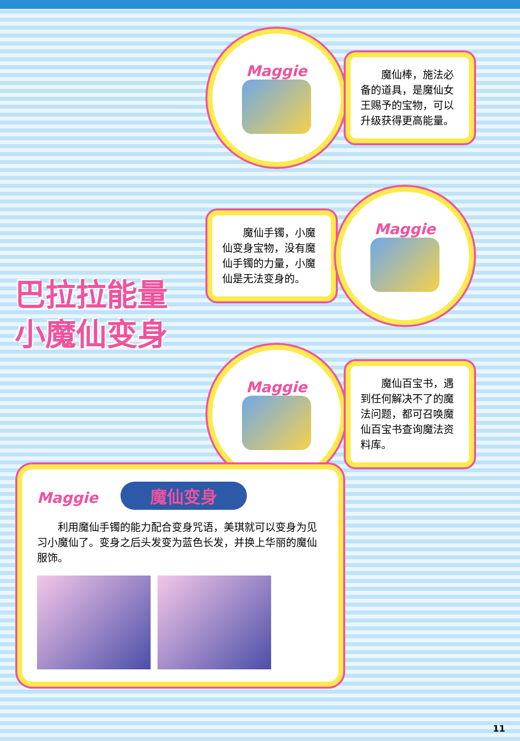巴拉拉能量
小魔仙变身
Maggie
魔仙棒，施法必备的道具，是魔仙女王赐予的宝物，可以升级获得更高能量。
魔仙手镯，小魔仙变身宝物，没有魔仙手镯的力量，小魔仙是无法变身的。
Maggie
Maggie
魔仙百宝书，遇到任何解决不了的魔法问题，都可召唤魔仙百宝书查询魔法资料库。
Maggie 魔仙变身
利用魔仙手镯的能力配合变身咒语，美琪就可以变身为见习小魔仙了。变身之后头发变为蓝色长发，并换上华丽的魔仙服饰。
11